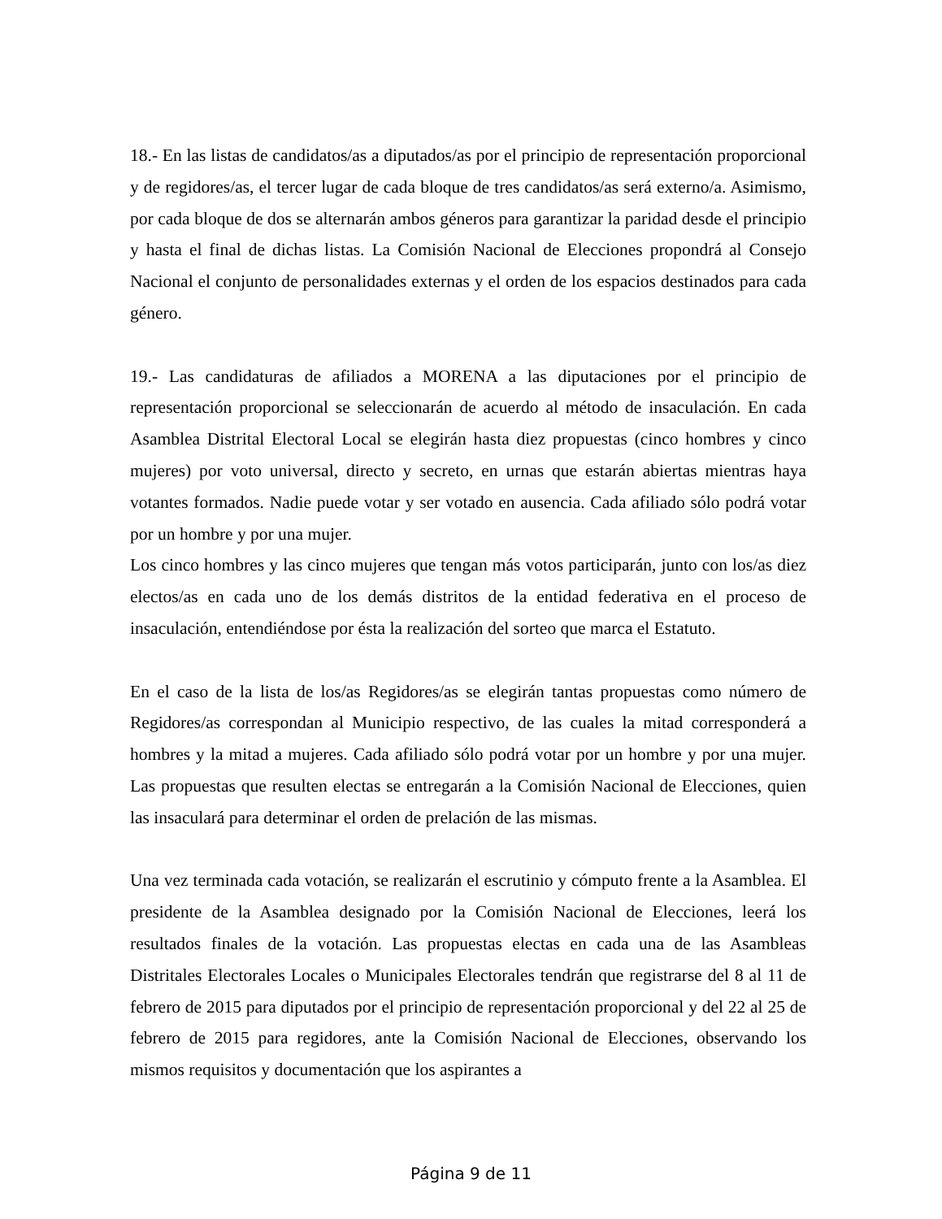18.- En las listas de candidatos/as a diputados/as por el principio de representación proporcional y de regidores/as, el tercer lugar de cada bloque de tres candidatos/as será externo/a. Asimismo, por cada bloque de dos se alternarán ambos géneros para garantizar la paridad desde el principio y hasta el final de dichas listas. La Comisión Nacional de Elecciones propondrá al Consejo Nacional el conjunto de personalidades externas y el orden de los espacios destinados para cada género.
19.- Las candidaturas de afiliados a MORENA a las diputaciones por el principio de representación proporcional se seleccionarán de acuerdo al método de insaculación. En cada Asamblea Distrital Electoral Local se elegirán hasta diez propuestas (cinco hombres y cinco mujeres) por voto universal, directo y secreto, en urnas que estarán abiertas mientras haya votantes formados. Nadie puede votar y ser votado en ausencia. Cada afiliado sólo podrá votar por un hombre y por una mujer.
Los cinco hombres y las cinco mujeres que tengan más votos participarán, junto con los/as diez electos/as en cada uno de los demás distritos de la entidad federativa en el proceso de insaculación, entendiéndose por ésta la realización del sorteo que marca el Estatuto.
En el caso de la lista de los/as Regidores/as se elegirán tantas propuestas como número de Regidores/as correspondan al Municipio respectivo, de las cuales la mitad corresponderá a hombres y la mitad a mujeres. Cada afiliado sólo podrá votar por un hombre y por una mujer. Las propuestas que resulten electas se entregarán a la Comisión Nacional de Elecciones, quien las insaculará para determinar el orden de prelación de las mismas.
Una vez terminada cada votación, se realizarán el escrutinio y cómputo frente a la Asamblea. El presidente de la Asamblea designado por la Comisión Nacional de Elecciones, leerá los resultados finales de la votación. Las propuestas electas en cada una de las Asambleas Distritales Electorales Locales o Municipales Electorales tendrán que registrarse del 8 al 11 de febrero de 2015 para diputados por el principio de representación proporcional y del 22 al 25 de febrero de 2015 para regidores, ante la Comisión Nacional de Elecciones, observando los mismos requisitos y documentación que los aspirantes a
Página 9 de 11